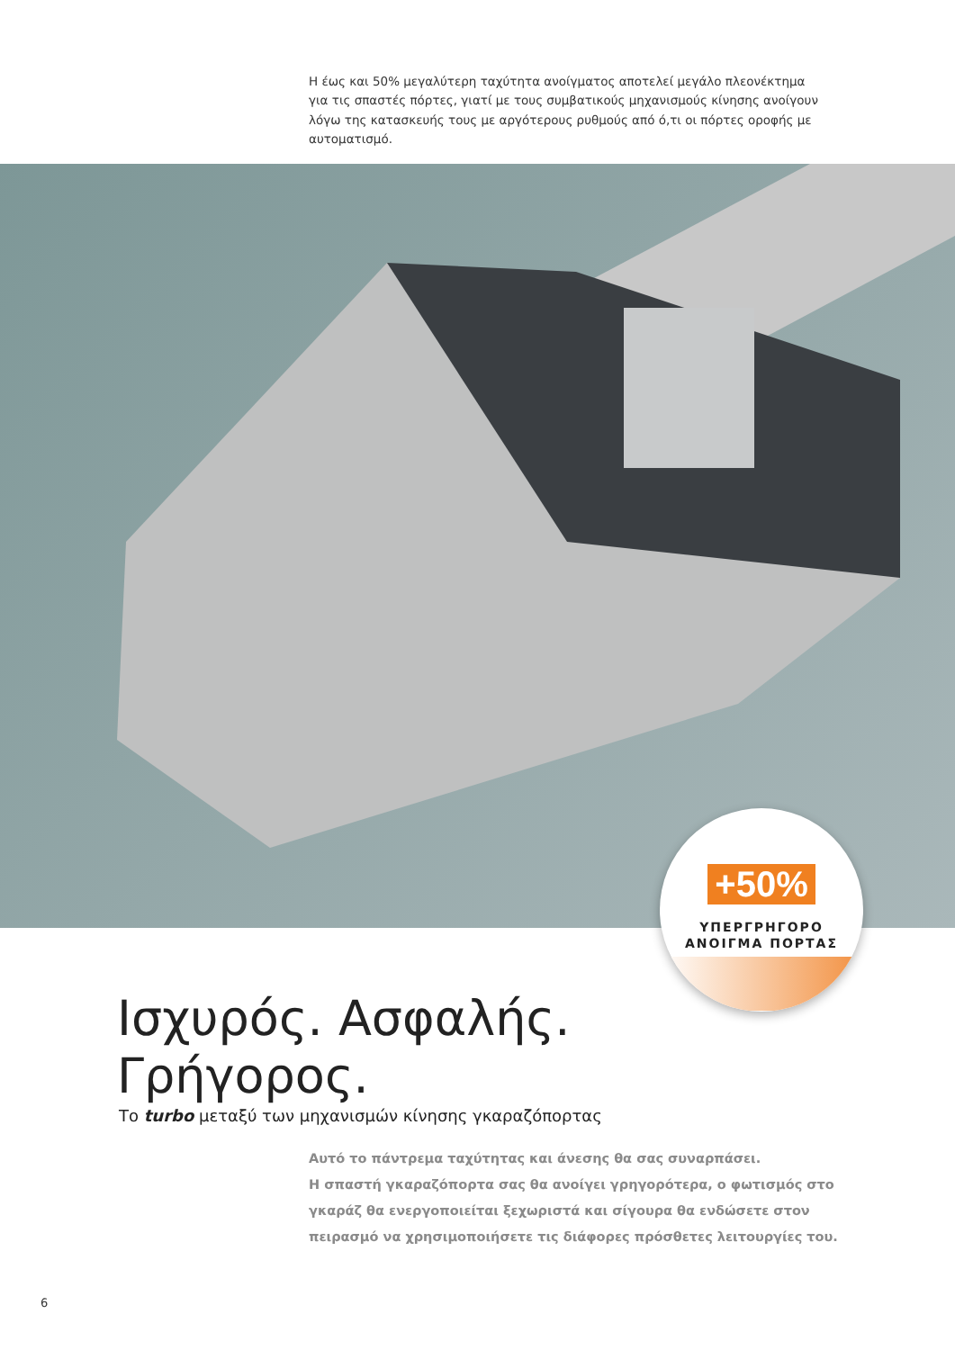Η έως και 50% μεγαλύτερη ταχύτητα ανοίγματος αποτελεί μεγάλο πλεονέκτημα για τις σπαστές πόρτες, γιατί με τους συμβατικούς μηχανισμούς κίνησης ανοίγουν λόγω της κατασκευής τους με αργότερους ρυθμούς από ό,τι οι πόρτες οροφής με αυτοματισμό.
+50%
ΥΠΕΡΓΡΗΓΟΡΟ
ΑΝΟΙΓΜΑ ΠΟΡΤΑΣ
Ισχυρός. Ασφαλής.
Γρήγορος.
Το turbo μεταξύ των μηχανισμών κίνησης γκαραζόπορτας
Αυτό το πάντρεμα ταχύτητας και άνεσης θα σας συναρπάσει.
Η σπαστή γκαραζόπορτα σας θα ανοίγει γρηγορότερα, ο φωτισμός στο γκαράζ θα ενεργοποιείται ξεχωριστά και σίγουρα θα ενδώσετε στον πειρασμό να χρησιμοποιήσετε τις διάφορες πρόσθετες λειτουργίες του.
6